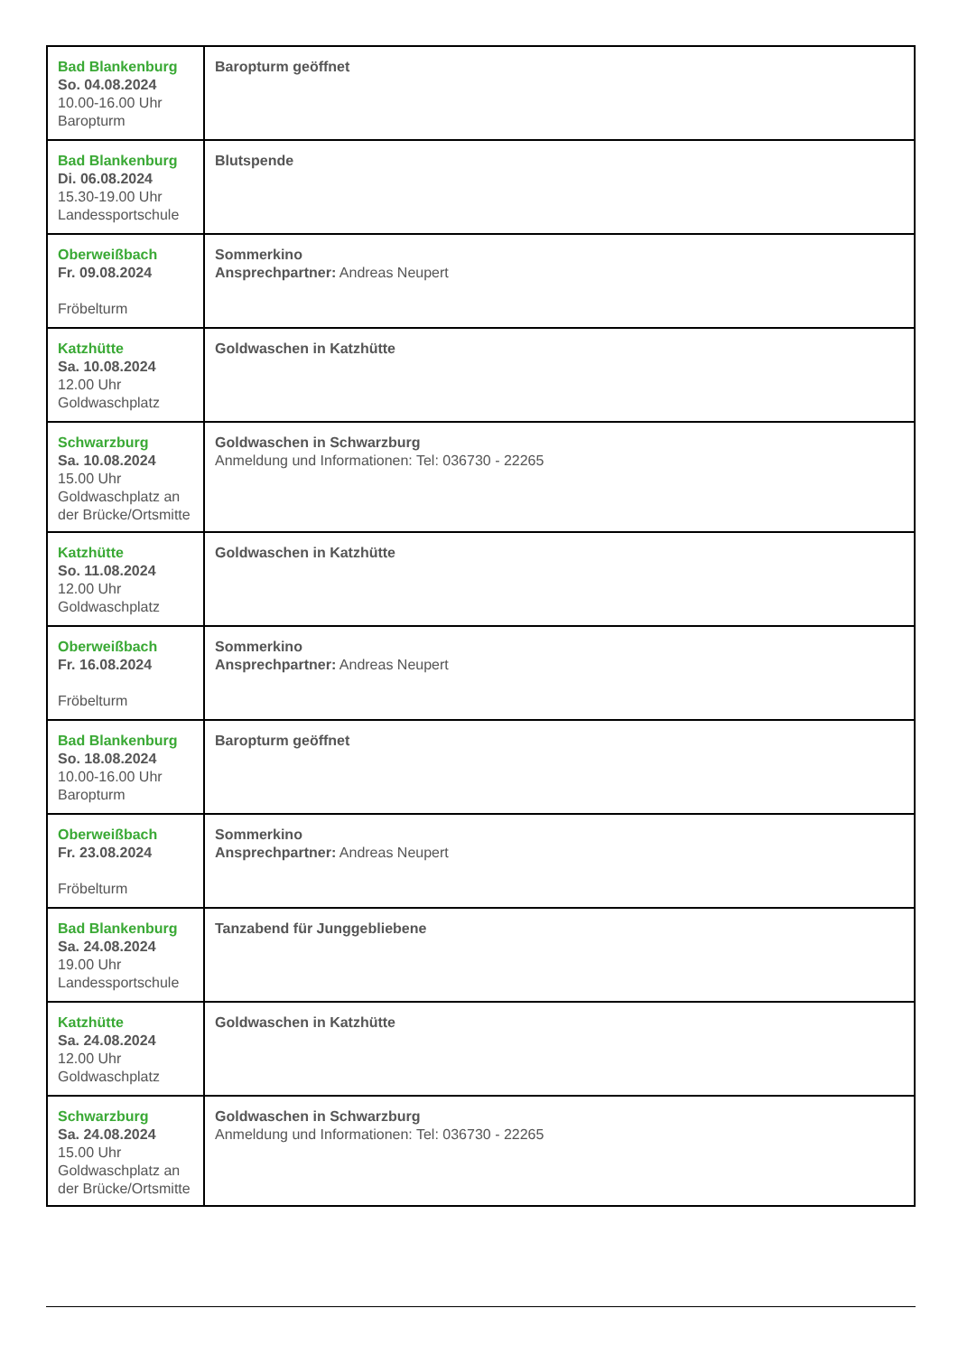| Bad Blankenburg So. 04.08.2024 10.00-16.00 Uhr Baropturm | Baropturm geöffnet |
| Bad Blankenburg Di. 06.08.2024 15.30-19.00 Uhr Landessportschule | Blutspende |
| Oberweißbach Fr. 09.08.2024 Fröbelturm | Sommerkino Ansprechpartner: Andreas Neupert |
| Katzhütte Sa. 10.08.2024 12.00 Uhr Goldwaschplatz | Goldwaschen in Katzhütte |
| Schwarzburg Sa. 10.08.2024 15.00 Uhr Goldwaschplatz an der Brücke/Ortsmitte | Goldwaschen in Schwarzburg Anmeldung und Informationen: Tel: 036730 - 22265 |
| Katzhütte So. 11.08.2024 12.00 Uhr Goldwaschplatz | Goldwaschen in Katzhütte |
| Oberweißbach Fr. 16.08.2024 Fröbelturm | Sommerkino Ansprechpartner: Andreas Neupert |
| Bad Blankenburg So. 18.08.2024 10.00-16.00 Uhr Baropturm | Baropturm geöffnet |
| Oberweißbach Fr. 23.08.2024 Fröbelturm | Sommerkino Ansprechpartner: Andreas Neupert |
| Bad Blankenburg Sa. 24.08.2024 19.00 Uhr Landessportschule | Tanzabend für Junggebliebene |
| Katzhütte Sa. 24.08.2024 12.00 Uhr Goldwaschplatz | Goldwaschen in Katzhütte |
| Schwarzburg Sa. 24.08.2024 15.00 Uhr Goldwaschplatz an der Brücke/Ortsmitte | Goldwaschen in Schwarzburg Anmeldung und Informationen: Tel: 036730 - 22265 |